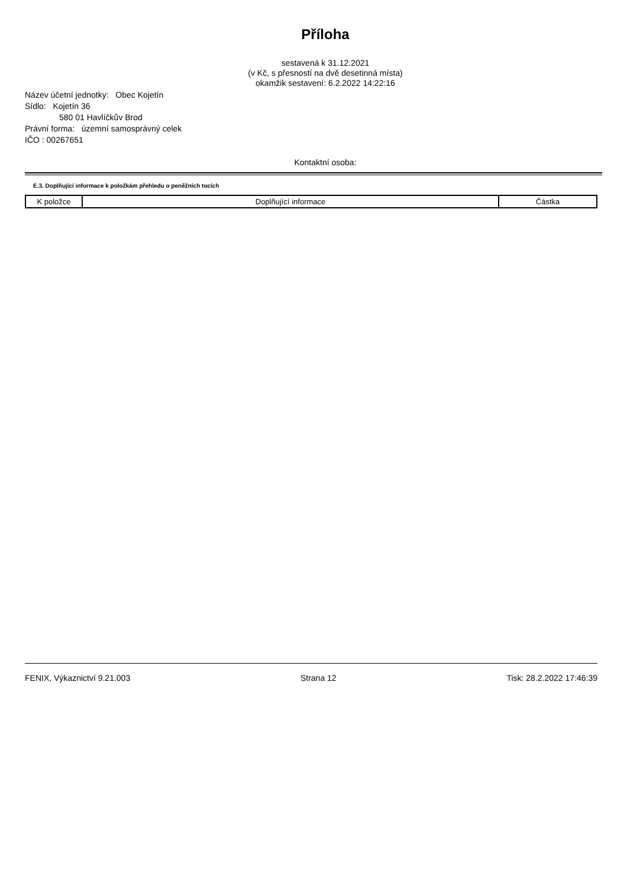Příloha
sestavená k 31.12.2021
(v Kč, s přesností na dvě desetinná místa)
okamžik sestavení: 6.2.2022 14:22:16
Název účetní jednotky: Obec Kojetín
Sídlo: Kojetín 36
580 01 Havlíčkův Brod
Právní forma: územní samosprávný celek
IČO : 00267651
Kontaktní osoba:
E.3. Doplňující informace k položkám přehledu o peněžních tocích
| K položce | Doplňující informace | Částka |
| --- | --- | --- |
FENIX, Výkaznictví 9.21.003 Strana 12 Tisk: 28.2.2022 17:46:39